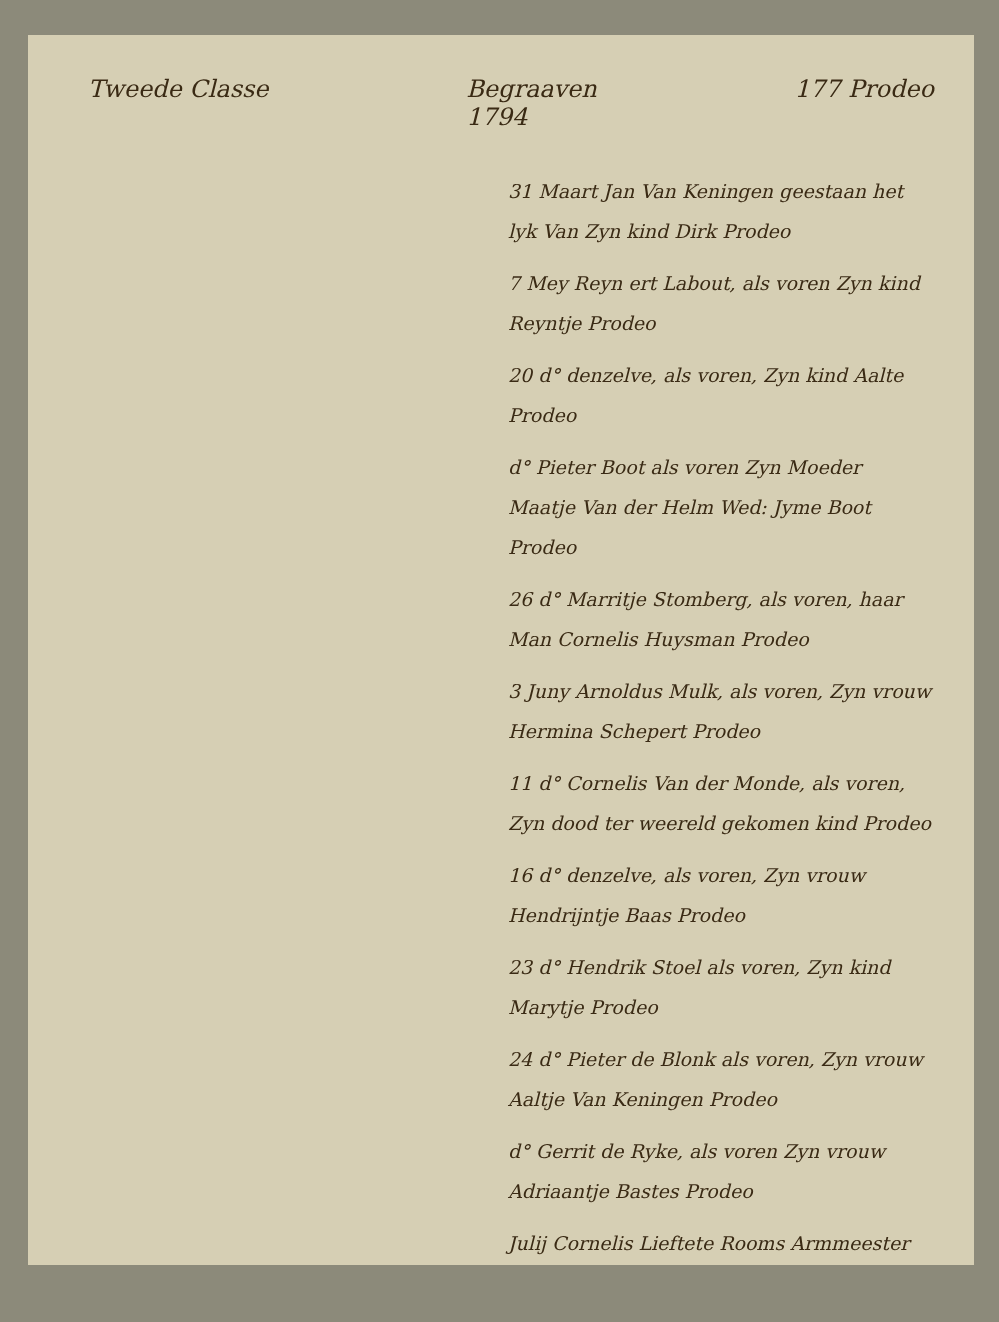Tweede Classe Begraaven
1794 177 Prodeo
31 Maart Jan Van Keningen geestaan het lyk Van Zyn kind Dirk Prodeo
7 Mey Reyn ert Labout, als voren Zyn kind Reyntje Prodeo
20 d° denzelve, als voren, Zyn kind Aalte Prodeo
d° Pieter Boot als voren Zyn Moeder Maatje Van der Helm Wed: Jyme Boot Prodeo
26 d° Marritje Stomberg, als voren, haar Man Cornelis Huysman Prodeo
3 Juny Arnoldus Mulk, als voren, Zyn vrouw Hermina Schepert Prodeo
11 d° Cornelis Van der Monde, als voren, Zyn dood ter weereld gekomen kind Prodeo
16 d° denzelve, als voren, Zyn vrouw Hendrijntje Baas Prodeo
23 d° Hendrik Stoel als voren, Zyn kind Marytje Prodeo
24 d° Pieter de Blonk als voren, Zyn vrouw Aaltje Van Keningen Prodeo
d° Gerrit de Ryke, als voren Zyn vrouw Adriaantje Bastes Prodeo
Julij Cornelis Lieftete Rooms Armmeester